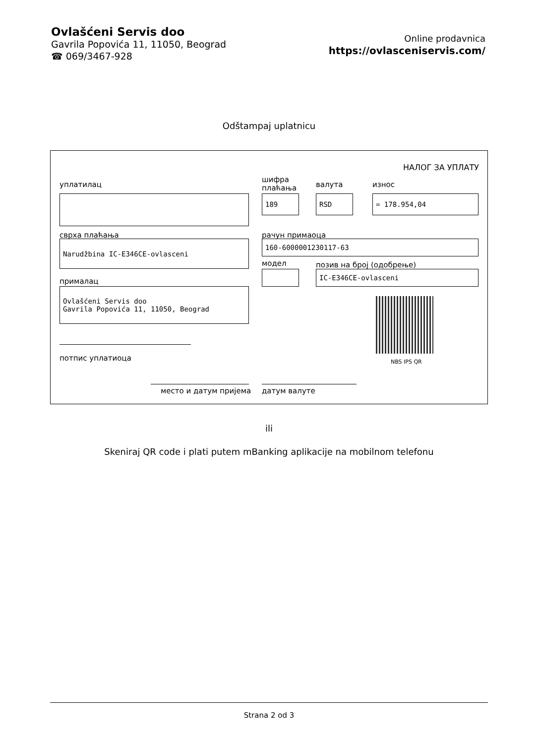Ovlašćeni Servis doo
Gavrila Popovića 11, 11050, Beograd
☎ 069/3467-928
Online prodavnica
https://ovlasceniservis.com/
Odštampaj uplatnicu
НАЛОГ ЗА УПЛАТУ
уплатилац
шифра
плаћања
валута износ
189 RSD = 178.954,04
сврха плаћања рачун примаоца
Narudžbina IC-E346CE-ovlasceni 160-6000001230117-63
модел позив на број (одобрење)
IC-E346CE-ovlasceni
прималац
Ovlašćeni Servis doo
Gavrila Popovića 11, 11050, Beograd
NBS IPS QR
потпис уплатиоца
место и датум пријема датум валуте
ili
Skeniraj QR code i plati putem mBanking aplikacije na mobilnom telefonu
Strana 2 od 3